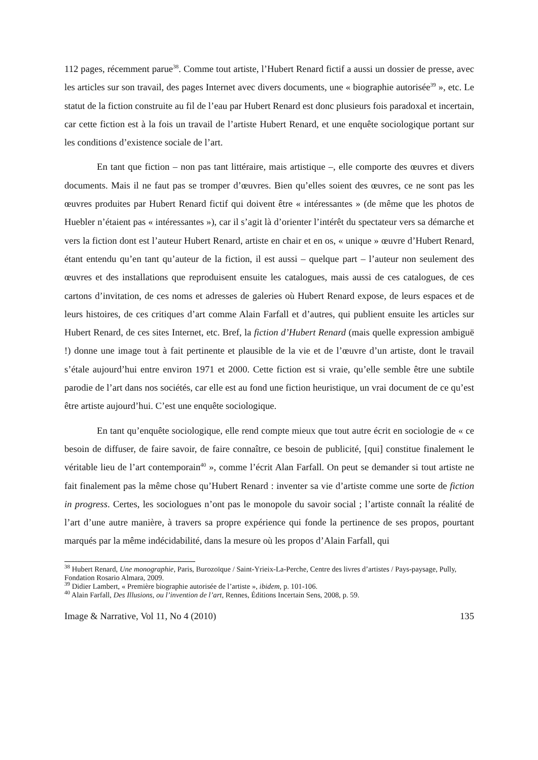112 pages, récemment parue<sup>38</sup>. Comme tout artiste, l’Hubert Renard fictif a aussi un dossier de presse, avec les articles sur son travail, des pages Internet avec divers documents, une « biographie autorisée<sup>39</sup> », etc. Le statut de la fiction construite au fil de l’eau par Hubert Renard est donc plusieurs fois paradoxal et incertain, car cette fiction est à la fois un travail de l’artiste Hubert Renard, et une enquête sociologique portant sur les conditions d’existence sociale de l’art.
En tant que fiction – non pas tant littéraire, mais artistique –, elle comporte des œuvres et divers documents. Mais il ne faut pas se tromper d’œuvres. Bien qu’elles soient des œuvres, ce ne sont pas les œuvres produites par Hubert Renard fictif qui doivent être « intéressantes » (de même que les photos de Huebler n’étaient pas « intéressantes »), car il s’agit là d’orienter l’intérêt du spectateur vers sa démarche et vers la fiction dont est l’auteur Hubert Renard, artiste en chair et en os, « unique » œuvre d’Hubert Renard, étant entendu qu’en tant qu’auteur de la fiction, il est aussi – quelque part – l’auteur non seulement des œuvres et des installations que reproduisent ensuite les catalogues, mais aussi de ces catalogues, de ces cartons d’invitation, de ces noms et adresses de galeries où Hubert Renard expose, de leurs espaces et de leurs histoires, de ces critiques d’art comme Alain Farfall et d’autres, qui publient ensuite les articles sur Hubert Renard, de ces sites Internet, etc. Bref, la fiction d’Hubert Renard (mais quelle expression ambiguë !) donne une image tout à fait pertinente et plausible de la vie et de l’œuvre d’un artiste, dont le travail s’étale aujourd’hui entre environ 1971 et 2000. Cette fiction est si vraie, qu’elle semble être une subtile parodie de l’art dans nos sociétés, car elle est au fond une fiction heuristique, un vrai document de ce qu’est être artiste aujourd’hui. C’est une enquête sociologique.
En tant qu’enquête sociologique, elle rend compte mieux que tout autre écrit en sociologie de « ce besoin de diffuser, de faire savoir, de faire connaître, ce besoin de publicité, [qui] constitue finalement le véritable lieu de l’art contemporain<sup>40</sup> », comme l’écrit Alan Farfall. On peut se demander si tout artiste ne fait finalement pas la même chose qu’Hubert Renard : inventer sa vie d’artiste comme une sorte de fiction in progress. Certes, les sociologues n’ont pas le monopole du savoir social ; l’artiste connaît la réalité de l’art d’une autre manière, à travers sa propre expérience qui fonde la pertinence de ses propos, pourtant marqués par la même indécidabilité, dans la mesure où les propos d’Alain Farfall, qui
<sup>38</sup> Hubert Renard, Une monographie, Paris, Burozoïque / Saint-Yrieix-La-Perche, Centre des livres d’artistes / Pays-paysage, Pully, Fondation Rosario Almara, 2009.
<sup>39</sup> Didier Lambert, « Première biographie autorisée de l’artiste », ibidem, p. 101-106.
<sup>40</sup> Alain Farfall, Des Illusions, ou l’invention de l’art, Rennes, Éditions Incertain Sens, 2008, p. 59.
Image & Narrative, Vol 11, No 4 (2010) 135